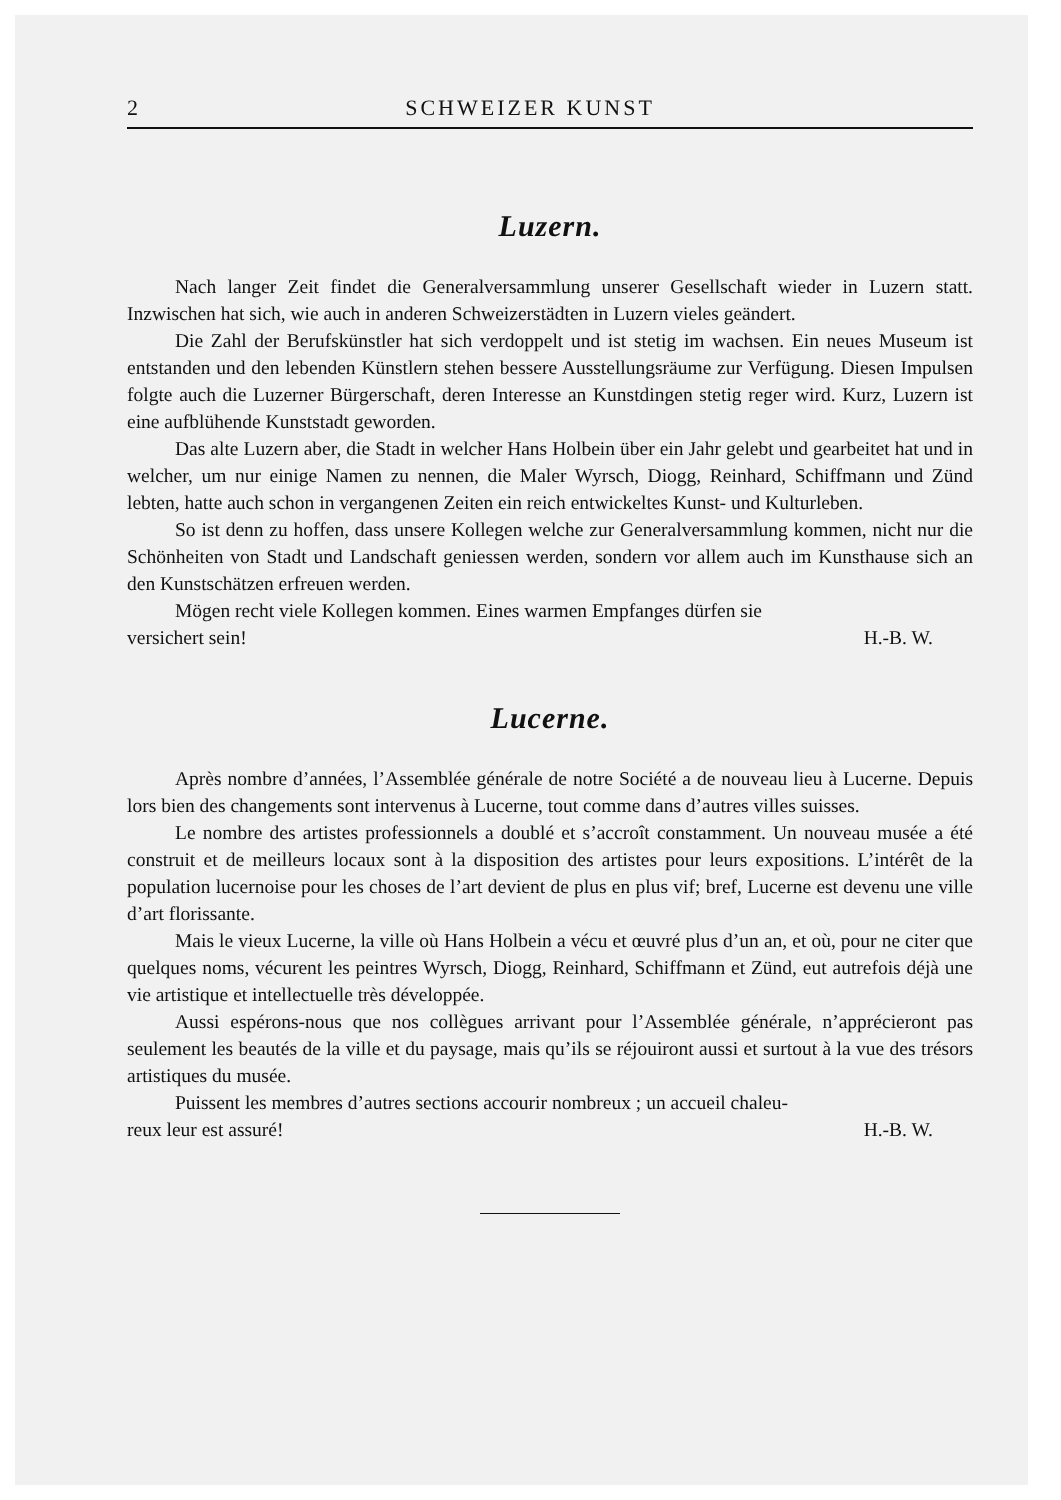2 SCHWEIZER KUNST
Luzern.
Nach langer Zeit findet die Generalversammlung unserer Gesellschaft wieder in Luzern statt. Inzwischen hat sich, wie auch in anderen Schweizerstädten in Luzern vieles geändert.
Die Zahl der Berufskünstler hat sich verdoppelt und ist stetig im wachsen. Ein neues Museum ist entstanden und den lebenden Künstlern stehen bessere Ausstellungsräume zur Verfügung. Diesen Impulsen folgte auch die Luzerner Bürgerschaft, deren Interesse an Kunstdingen stetig reger wird. Kurz, Luzern ist eine aufblühende Kunststadt geworden.
Das alte Luzern aber, die Stadt in welcher Hans Holbein über ein Jahr gelebt und gearbeitet hat und in welcher, um nur einige Namen zu nennen, die Maler Wyrsch, Diogg, Reinhard, Schiffmann und Zünd lebten, hatte auch schon in vergangenen Zeiten ein reich entwickeltes Kunst- und Kulturleben.
So ist denn zu hoffen, dass unsere Kollegen welche zur Generalversammlung kommen, nicht nur die Schönheiten von Stadt und Landschaft geniessen werden, sondern vor allem auch im Kunsthause sich an den Kunstschätzen erfreuen werden.
Mögen recht viele Kollegen kommen. Eines warmen Empfanges dürfen sie
versichert sein! H.-B. W.
Lucerne.
Après nombre d’années, l’Assemblée générale de notre Société a de nouveau lieu à Lucerne. Depuis lors bien des changements sont intervenus à Lucerne, tout comme dans d’autres villes suisses.
Le nombre des artistes professionnels a doublé et s’accroît constamment. Un nouveau musée a été construit et de meilleurs locaux sont à la disposition des artistes pour leurs expositions. L’intérêt de la population lucernoise pour les choses de l’art devient de plus en plus vif; bref, Lucerne est devenu une ville d’art florissante.
Mais le vieux Lucerne, la ville où Hans Holbein a vécu et œuvré plus d’un an, et où, pour ne citer que quelques noms, vécurent les peintres Wyrsch, Diogg, Reinhard, Schiffmann et Zünd, eut autrefois déjà une vie artistique et intellectuelle très développée.
Aussi espérons-nous que nos collègues arrivant pour l’Assemblée générale, n’apprécieront pas seulement les beautés de la ville et du paysage, mais qu’ils se réjouiront aussi et surtout à la vue des trésors artistiques du musée.
Puissent les membres d’autres sections accourir nombreux ; un accueil chaleu-
reux leur est assuré! H.-B. W.